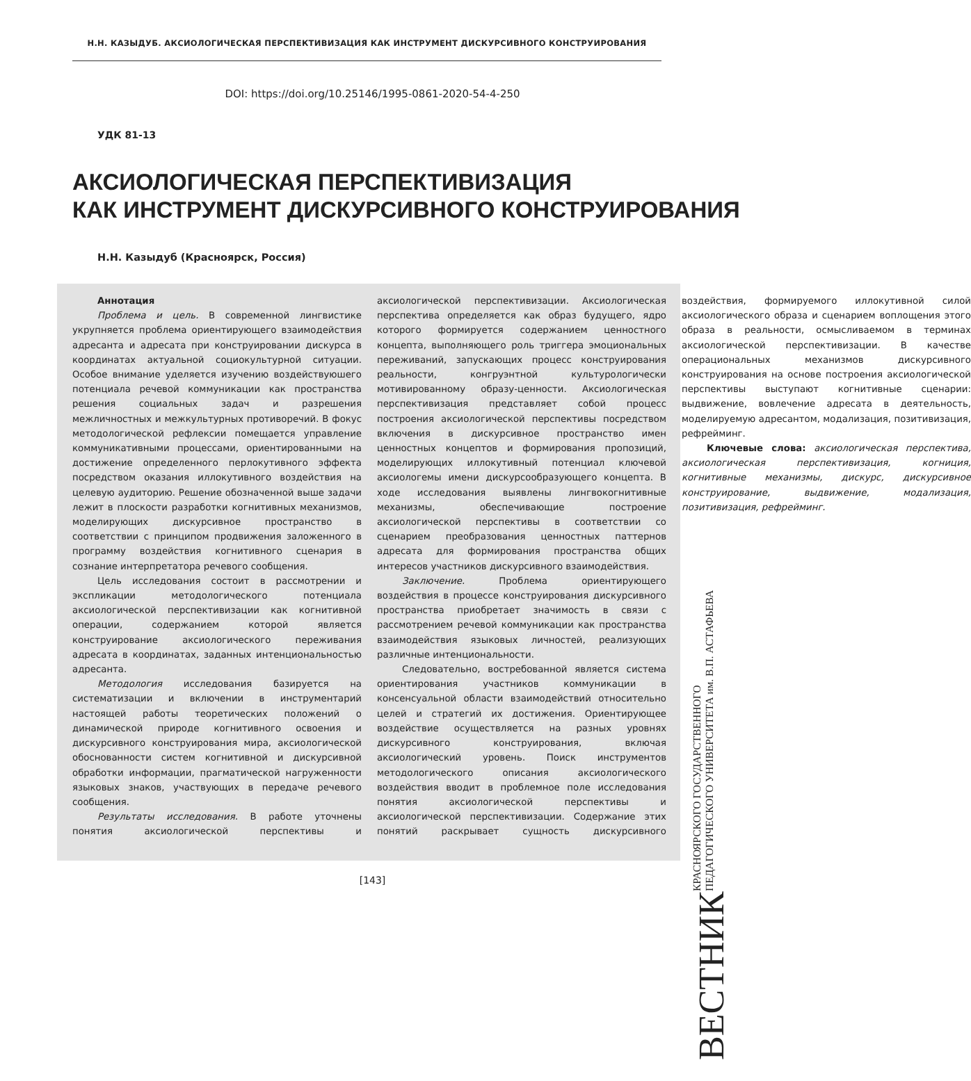Н.Н. КАЗЫДУБ. АКСИОЛОГИЧЕСКАЯ ПЕРСПЕКТИВИЗАЦИЯ КАК ИНСТРУМЕНТ ДИСКУРСИВНОГО КОНСТРУИРОВАНИЯ
DOI: https://doi.org/10.25146/1995-0861-2020-54-4-250
УДК 81-13
АКСИОЛОГИЧЕСКАЯ ПЕРСПЕКТИВИЗАЦИЯ
КАК ИНСТРУМЕНТ ДИСКУРСИВНОГО КОНСТРУИРОВАНИЯ
Н.Н. Казыдуб (Красноярск, Россия)
Аннотация
Проблема и цель. В современной лингвистике укрупняется проблема ориентирующего взаимодействия адресанта и адресата при конструировании дискурса в координатах актуальной социокультурной ситуации. Особое внимание уделяется изучению воздействуюшего потенциала речевой коммуникации как пространства решения социальных задач и разрешения межличностных и межкультурных противоречий. В фокус методологической рефлексии помещается управление коммуникативными процессами, ориентированными на достижение определенного перлокутивного эффекта посредством оказания иллокутивного воздействия на целевую аудиторию. Решение обозначенной выше задачи лежит в плоскости разработки когнитивных механизмов, моделирующих дискурсивное пространство в соответствии с принципом продвижения заложенного в программу воздействия когнитивного сценария в сознание интерпретатора речевого сообщения.
Цель исследования состоит в рассмотрении и экспликации методологического потенциала аксиологической перспективизации как когнитивной операции, содержанием которой является конструирование аксиологического переживания адресата в координатах, заданных интенциональностью адресанта.
Методология исследования базируется на систематизации и включении в инструментарий настоящей работы теоретических положений о динамической природе когнитивного освоения и дискурсивного конструирования мира, аксиологической обоснованности систем когнитивной и дискурсивной обработки информации, прагматической нагруженности языковых знаков, участвующих в передаче речевого сообщения.
Результаты исследования. В работе уточнены понятия аксиологической перспективы и аксиологической перспективизации. Аксиологическая перспектива определяется как образ будущего, ядро которого формируется содержанием ценностного концепта, выполняющего роль триггера эмоциональных переживаний, запускающих процесс конструирования реальности, конгруэнтной культурологически мотивированному образу-ценности. Аксиологическая перспективизация представляет собой процесс построения аксиологической перспективы посредством включения в дискурсивное пространство имен ценностных концептов и формирования пропозиций, моделирующих иллокутивный потенциал ключевой аксиологемы имени дискурсообразующего концепта. В ходе исследования выявлены лингвокогнитивные механизмы, обеспечивающие построение аксиологической перспективы в соответствии со сценарием преобразования ценностных паттернов адресата для формирования пространства общих интересов участников дискурсивного взаимодействия.
Заключение. Проблема ориентирующего воздействия в процессе конструирования дискурсивного пространства приобретает значимость в связи с рассмотрением речевой коммуникации как пространства взаимодействия языковых личностей, реализующих различные интенциональности.
Следовательно, востребованной является система ориентирования участников коммуникации в консенсуальной области взаимодействий относительно целей и стратегий их достижения. Ориентирующее воздействие осуществляется на разных уровнях дискурсивного конструирования, включая аксиологический уровень. Поиск инструментов методологического описания аксиологического воздействия вводит в проблемное поле исследования понятия аксиологической перспективы и аксиологической перспективизации. Содержание этих понятий раскрывает сущность дискурсивного воздействия, формируемого иллокутивной силой аксиологического образа и сценарием воплощения этого образа в реальности, осмысливаемом в терминах аксиологической перспективизации. В качестве операциональных механизмов дискурсивного конструирования на основе построения аксиологической перспективы выступают когнитивные сценарии: выдвижение, вовлечение адресата в деятельность, моделируемую адресантом, модализация, позитивизация, рефрейминг.
Ключевые слова: аксиологическая перспектива, аксиологическая перспективизация, когниция, когнитивные механизмы, дискурс, дискурсивное конструирование, выдвижение, модализация, позитивизация, рефрейминг.
[143]
ВЕСТНИК КРАСНОЯРСКОГО ГОСУДАРСТВЕННОГО
ПЕДАГОГИЧЕСКОГО УНИВЕРСИТЕТА им. В.П. АСТАФЬЕВА